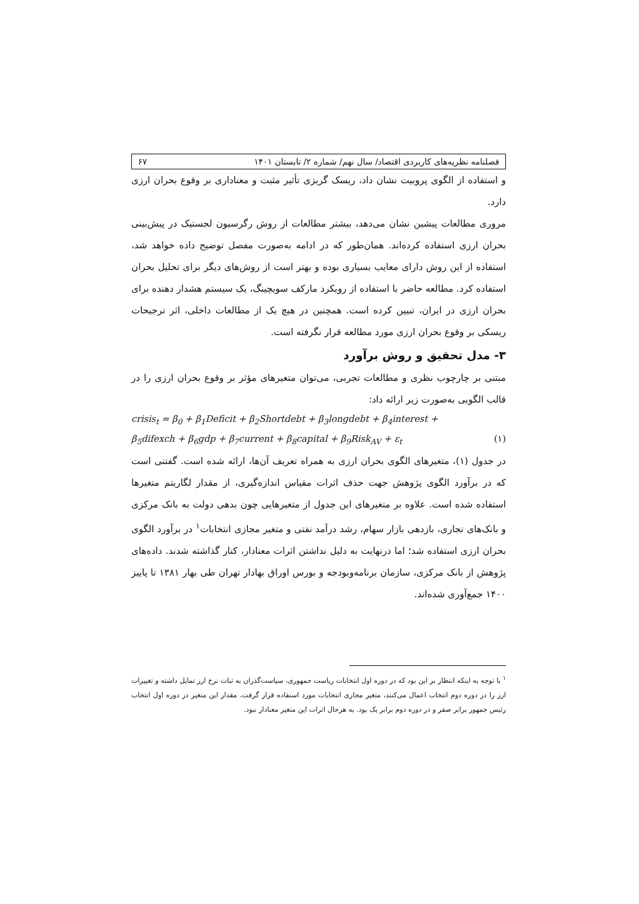فصلنامه نظریه‌های کاربردی اقتصاد/ سال نهم/ شماره ۲/ تابستان ۱۴۰۱ ۶۷
و استفاده از الگوی پروبیت نشان داد، ریسک گریزی تأثیر مثبت و معناداری بر وقوع بحران ارزی دارد.
مروری مطالعات پیشین نشان می‌دهد، بیشتر مطالعات از روش رگرسیون لجستیک در پیش‌بینی بحران ارزی استفاده کرده‌اند. همان‌طور که در ادامه به‌صورت مفصل توضیح داده خواهد شد، استفاده از این روش دارای معایب بسیاری بوده و بهتر است از روش‌های دیگر برای تحلیل بحران استفاده کرد. مطالعه حاضر با استفاده از رویکرد مارکف سویچینگ، یک سیستم هشدار دهنده برای بحران ارزی در ایران، تبیین کرده است. همچنین در هیچ یک از مطالعات داخلی، اثر ترجیحات ریسکی بر وقوع بحران ارزی مورد مطالعه قرار نگرفته است.
۳- مدل تحقیق و روش برآورد
مبتنی بر چارچوب نظری و مطالعات تجربی، می‌توان متغیرهای مؤثر بر وقوع بحران ارزی را در قالب الگویی به‌صورت زیر ارائه داد:
crisis<sub>t</sub> = β<sub>0</sub> + β<sub>1</sub>Deficit + β<sub>2</sub>Shortdebt + β<sub>3</sub>longdebt + β<sub>4</sub>interest +
β<sub>5</sub>difexch + β<sub>6</sub>gdp + β<sub>7</sub>current + β<sub>8</sub>capital + β<sub>9</sub>Risk<sub>AV</sub> + ε<sub>t</sub> (۱)
در جدول (۱)، متغیرهای الگوی بحران ارزی به همراه تعریف آن‌ها، ارائه شده است. گفتنی است که در برآورد الگوی پژوهش جهت حذف اثرات مقیاس اندازه‌گیری، از مقدار لگاریتم متغیرها استفاده شده است. علاوه بر متغیرهای این جدول از متغیرهایی چون بدهی دولت به بانک مرکزی و بانک‌های تجاری، بازدهی بازار سهام، رشد درآمد نفتی و متغیر مجازی انتخابات<sup>۱</sup> در برآورد الگوی بحران ارزی استفاده شد؛ اما درنهایت به دلیل نداشتن اثرات معنادار، کنار گذاشته شدند. داده‌های پژوهش از بانک مرکزی، سازمان برنامه‌وبودجه و بورس اوراق بهادار تهران طی بهار ۱۳۸۱ تا پاییز ۱۴۰۰ جمع‌آوری شده‌اند.
<sup>۱</sup> با توجه به اینکه انتظار بر این بود که در دوره اول انتخابات ریاست جمهوری، سیاست‌گذران به ثبات نرخ ارز تمایل داشته و تغییرات ارز را در دوره دوم انتخاب اعمال می‌کنند، متغیر مجازی انتخابات مورد استفاده قرار گرفت. مقدار این متغیر در دوره اول انتخاب رئیس جمهور برابر صفر و در دوره دوم برابر یک بود. به هرحال اثرات این متغیر معنادار نبود.